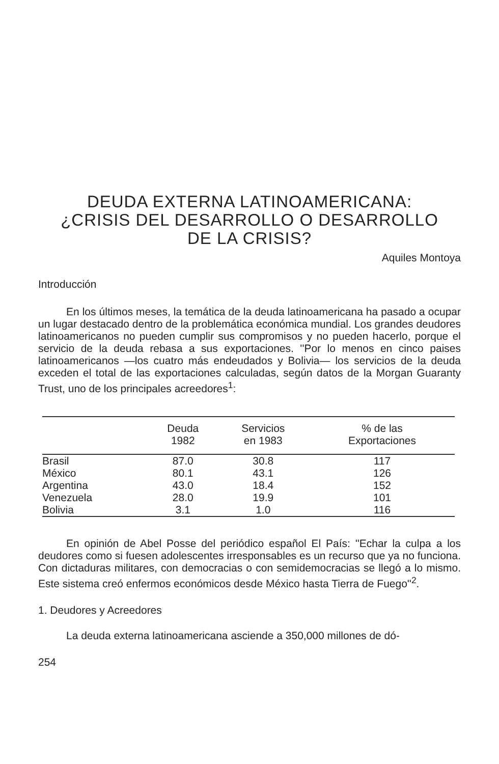DEUDA EXTERNA LATINOAMERICANA:
¿CRISIS DEL DESARROLLO O DESARROLLO
DE LA CRISIS?
Aquiles Montoya
Introducción
En los últimos meses, la temática de la deuda latinoamericana ha pasado a ocupar un lugar destacado dentro de la problemática económica mundial. Los grandes deudores latinoamericanos no pueden cumplir sus compromisos y no pueden hacerlo, porque el servicio de la deuda rebasa a sus exportaciones. ''Por lo menos en cinco paises latinoamericanos —los cuatro más endeudados y Bolivia— los servicios de la deuda exceden el total de las exportaciones calculadas, según datos de la Morgan Guaranty Trust, uno de los principales acreedores<sup>1</sup>:
| | Deuda 1982 | Servicios en 1983 | % de las Exportaciones |
| --- | --- | --- | --- |
| Brasil | 87.0 | 30.8 | 117 |
| México | 80.1 | 43.1 | 126 |
| Argentina | 43.0 | 18.4 | 152 |
| Venezuela | 28.0 | 19.9 | 101 |
| Bolivia | 3.1 | 1.0 | 116 |
En opinión de Abel Posse del periódico español El País: ''Echar la culpa a los deudores como si fuesen adolescentes irresponsables es un recurso que ya no funciona. Con dictaduras militares, con democracias o con semidemocracias se llegó a lo mismo. Este sistema creó enfermos económicos desde México hasta Tierra de Fuego''<sup>2</sup>.
1. Deudores y Acreedores
La deuda externa latinoamericana asciende a 350,000 millones de dó-
254